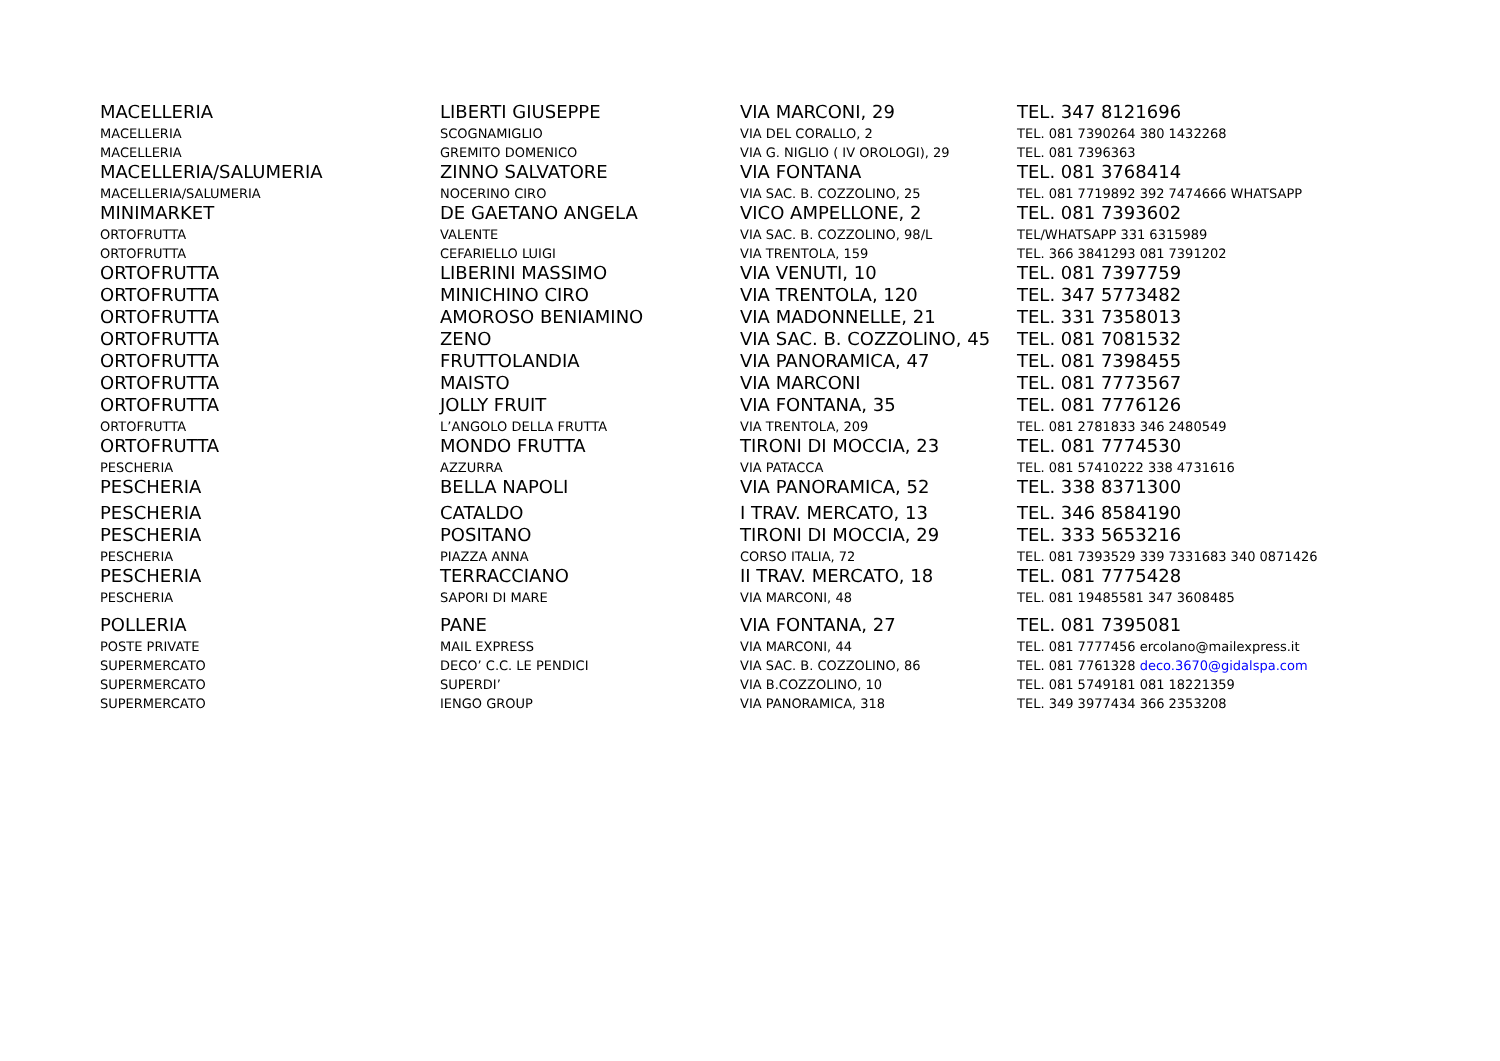| MACELLERIA | LIBERTI GIUSEPPE | VIA MARCONI, 29 | TEL. 347 8121696 |
| MACELLERIA | SCOGNAMIGLIO | VIA DEL CORALLO, 2 | TEL. 081 7390264 380 1432268 |
| MACELLERIA | GREMITO DOMENICO | VIA G. NIGLIO ( IV OROLOGI), 29 | TEL. 081 7396363 |
| MACELLERIA/SALUMERIA | ZINNO SALVATORE | VIA FONTANA | TEL. 081 3768414 |
| MACELLERIA/SALUMERIA | NOCERINO CIRO | VIA SAC. B. COZZOLINO, 25 | TEL. 081 7719892 392 7474666 WHATSAPP |
| MINIMARKET | DE GAETANO ANGELA | VICO AMPELLONE, 2 | TEL. 081 7393602 |
| ORTOFRUTTA | VALENTE | VIA SAC. B. COZZOLINO, 98/L | TEL/WHATSAPP 331 6315989 |
| ORTOFRUTTA | CEFARIELLO LUIGI | VIA TRENTOLA, 159 | TEL. 366 3841293 081 7391202 |
| ORTOFRUTTA | LIBERINI MASSIMO | VIA VENUTI, 10 | TEL. 081 7397759 |
| ORTOFRUTTA | MINICHINO CIRO | VIA TRENTOLA, 120 | TEL. 347 5773482 |
| ORTOFRUTTA | AMOROSO BENIAMINO | VIA MADONNELLE, 21 | TEL. 331 7358013 |
| ORTOFRUTTA | ZENO | VIA SAC. B. COZZOLINO, 45 | TEL. 081 7081532 |
| ORTOFRUTTA | FRUTTOLANDIA | VIA PANORAMICA, 47 | TEL. 081 7398455 |
| ORTOFRUTTA | MAISTO | VIA MARCONI | TEL. 081 7773567 |
| ORTOFRUTTA | JOLLY FRUIT | VIA FONTANA, 35 | TEL. 081 7776126 |
| ORTOFRUTTA | L’ANGOLO DELLA FRUTTA | VIA TRENTOLA, 209 | TEL. 081 2781833 346 2480549 |
| ORTOFRUTTA | MONDO FRUTTA | TIRONI DI MOCCIA, 23 | TEL. 081 7774530 |
| PESCHERIA | AZZURRA | VIA PATACCA | TEL. 081 57410222 338 4731616 |
| PESCHERIA | BELLA NAPOLI | VIA PANORAMICA, 52 | TEL. 338 8371300 |
| PESCHERIA | CATALDO | I TRAV. MERCATO, 13 | TEL. 346 8584190 |
| PESCHERIA | POSITANO | TIRONI DI MOCCIA, 29 | TEL. 333 5653216 |
| PESCHERIA | PIAZZA ANNA | CORSO ITALIA, 72 | TEL. 081 7393529 339 7331683 340 0871426 |
| PESCHERIA | TERRACCIANO | II TRAV. MERCATO, 18 | TEL. 081 7775428 |
| PESCHERIA | SAPORI DI MARE | VIA MARCONI, 48 | TEL. 081 19485581 347 3608485 |
| POLLERIA | PANE | VIA FONTANA, 27 | TEL. 081 7395081 |
| POSTE PRIVATE | MAIL EXPRESS | VIA MARCONI, 44 | TEL. 081 7777456 ercolano@mailexpress.it |
| SUPERMERCATO | DECO’ C.C. LE PENDICI | VIA SAC. B. COZZOLINO, 86 | TEL. 081 7761328 deco.3670@gidalspa.com |
| SUPERMERCATO | SUPERDI’ | VIA B.COZZOLINO, 10 | TEL. 081 5749181 081 18221359 |
| SUPERMERCATO | IENGO GROUP | VIA PANORAMICA, 318 | TEL. 349 3977434 366 2353208 |